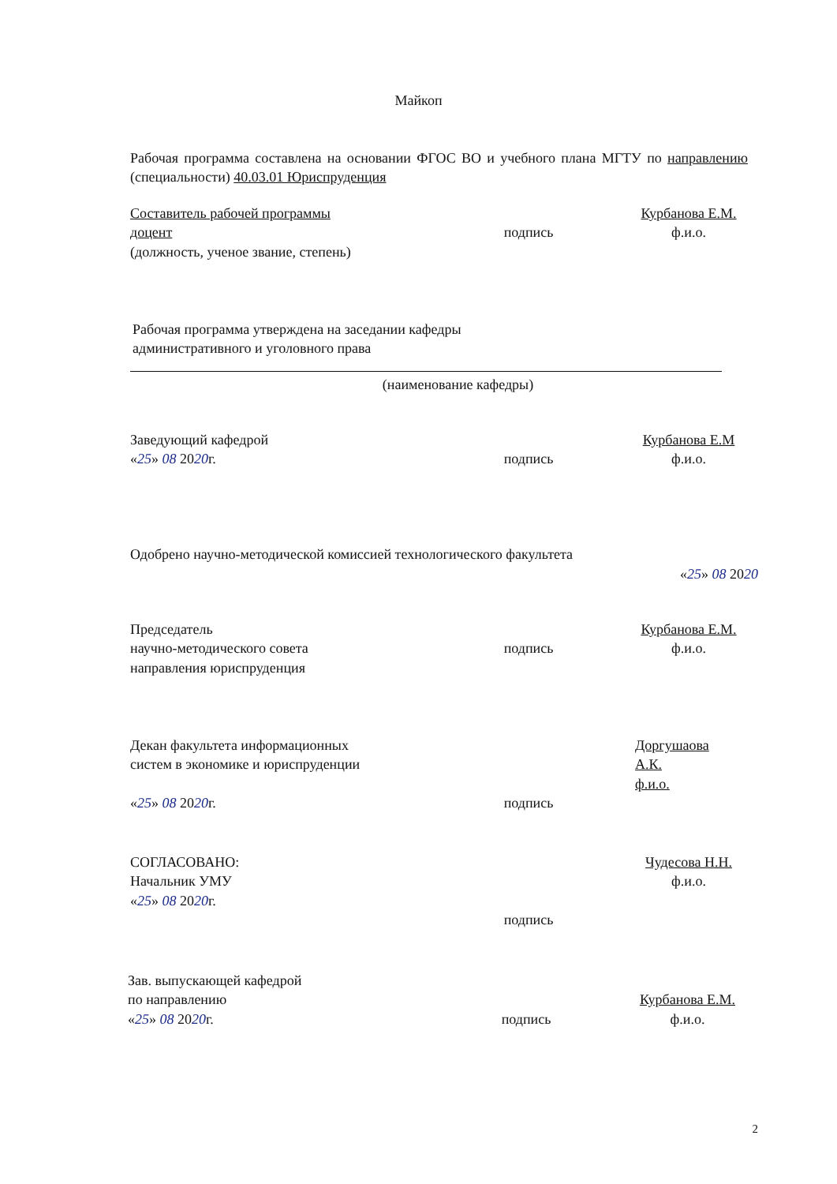Майкоп
Рабочая программа составлена на основании ФГОС ВО и учебного плана МГТУ по направлению (специальности) 40.03.01 Юриспруденция
Составитель рабочей программы
доцент
(должность, ученое звание, степень)
подпись Курбанова Е.М.
ф.и.о.
Рабочая программа утверждена на заседании кафедры
административного и уголовного права
(наименование кафедры)
Заведующий кафедрой
«25» 08 2020г.
подпись Курбанова Е.М
ф.и.о.
Одобрено научно-методической комиссией технологического факультета
«25» 08 2020
Председатель
научно-методического совета
направления юриспруденция
подпись Курбанова Е.М.
ф.и.о.
Декан факультета информационных
систем в экономике и юриспруденции
«25» 08 2020г.
подпись Доргушаова
А.К.
ф.и.о.
СОГЛАСОВАНО:
Начальник УМУ
«25» 08 2020г.
подпись Чудесова Н.Н.
ф.и.о.
Зав. выпускающей кафедрой
по направлению
«25» 08 2020г.
подпись
Курбанова Е.М.
ф.и.о.
2